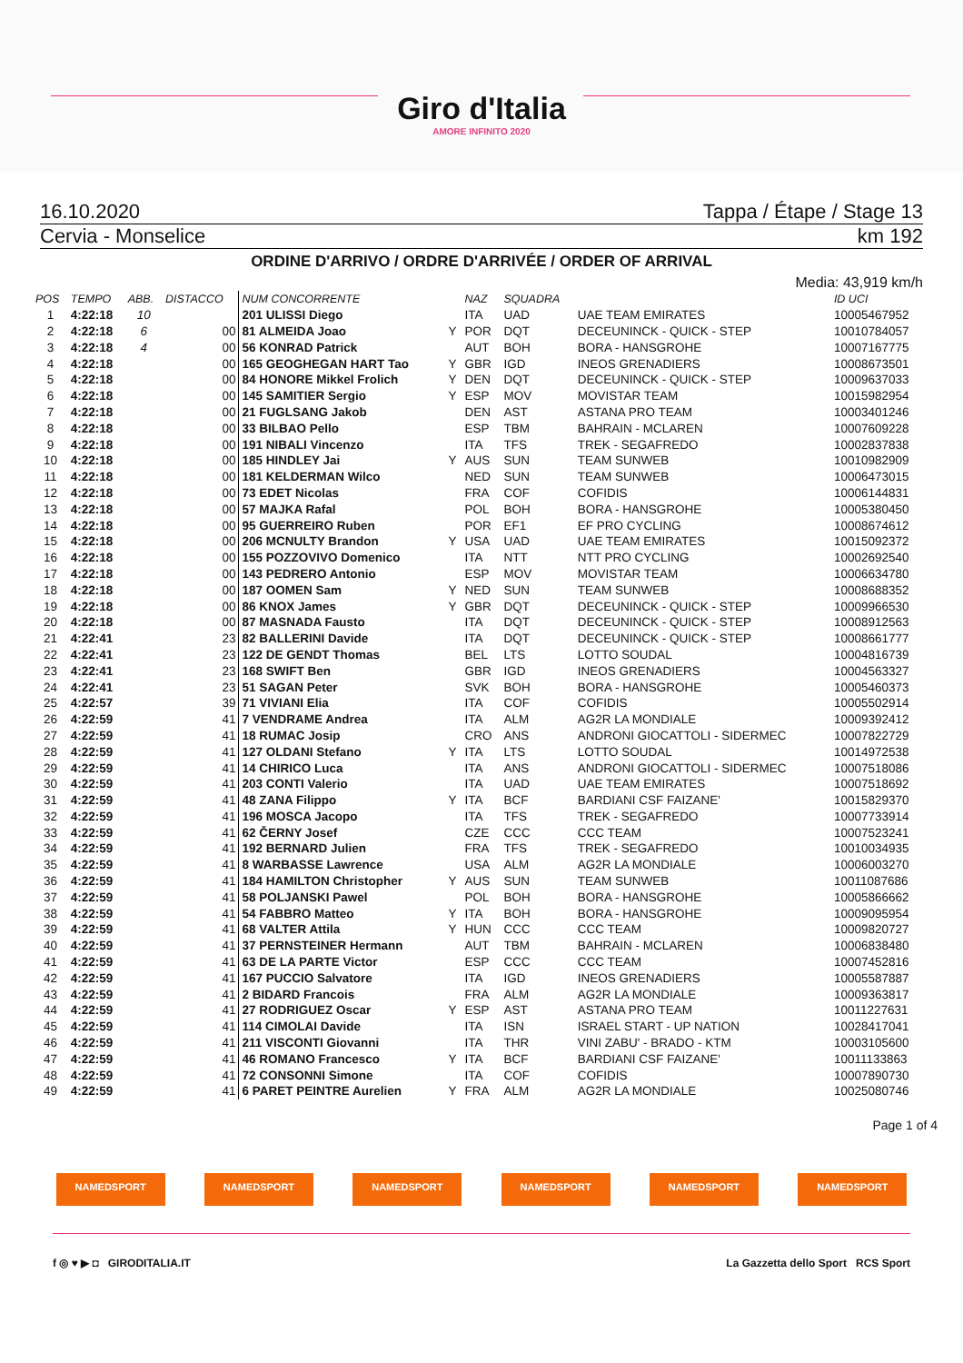Giro d'Italia
AMORE INFINITO 2020
16.10.2020 Tappa / Étape / Stage 13
Cervia - Monselice km 192
ORDINE D'ARRIVO / ORDRE D'ARRIVÉE / ORDER OF ARRIVAL
Media: 43,919 km/h
| POS | TEMPO | ABB. | DISTACCO | NUM CONCORRENTE | | NAZ | SQUADRA | | ID UCI |
| --- | --- | --- | --- | --- | --- | --- | --- | --- | --- |
| 1 | 4:22:18 | 10 | | 201 ULISSI Diego | | ITA | UAD | UAE TEAM EMIRATES | 10005467952 |
| 2 | 4:22:18 | 6 | 00 | 81 ALMEIDA Joao | Y | POR | DQT | DECEUNINCK - QUICK - STEP | 10010784057 |
| 3 | 4:22:18 | 4 | 00 | 56 KONRAD Patrick | | AUT | BOH | BORA - HANSGROHE | 10007167775 |
| 4 | 4:22:18 | | 00 | 165 GEOGHEGAN HART Tao | Y | GBR | IGD | INEOS GRENADIERS | 10008673501 |
| 5 | 4:22:18 | | 00 | 84 HONORE Mikkel Frolich | Y | DEN | DQT | DECEUNINCK - QUICK - STEP | 10009637033 |
| 6 | 4:22:18 | | 00 | 145 SAMITIER Sergio | Y | ESP | MOV | MOVISTAR TEAM | 10015982954 |
| 7 | 4:22:18 | | 00 | 21 FUGLSANG Jakob | | DEN | AST | ASTANA PRO TEAM | 10003401246 |
| 8 | 4:22:18 | | 00 | 33 BILBAO Pello | | ESP | TBM | BAHRAIN - MCLAREN | 10007609228 |
| 9 | 4:22:18 | | 00 | 191 NIBALI Vincenzo | | ITA | TFS | TREK - SEGAFREDO | 10002837838 |
| 10 | 4:22:18 | | 00 | 185 HINDLEY Jai | Y | AUS | SUN | TEAM SUNWEB | 10010982909 |
| 11 | 4:22:18 | | 00 | 181 KELDERMAN Wilco | | NED | SUN | TEAM SUNWEB | 10006473015 |
| 12 | 4:22:18 | | 00 | 73 EDET Nicolas | | FRA | COF | COFIDIS | 10006144831 |
| 13 | 4:22:18 | | 00 | 57 MAJKA Rafal | | POL | BOH | BORA - HANSGROHE | 10005380450 |
| 14 | 4:22:18 | | 00 | 95 GUERREIRO Ruben | | POR | EF1 | EF PRO CYCLING | 10008674612 |
| 15 | 4:22:18 | | 00 | 206 MCNULTY Brandon | Y | USA | UAD | UAE TEAM EMIRATES | 10015092372 |
| 16 | 4:22:18 | | 00 | 155 POZZOVIVO Domenico | | ITA | NTT | NTT PRO CYCLING | 10002692540 |
| 17 | 4:22:18 | | 00 | 143 PEDRERO Antonio | | ESP | MOV | MOVISTAR TEAM | 10006634780 |
| 18 | 4:22:18 | | 00 | 187 OOMEN Sam | Y | NED | SUN | TEAM SUNWEB | 10008688352 |
| 19 | 4:22:18 | | 00 | 86 KNOX James | Y | GBR | DQT | DECEUNINCK - QUICK - STEP | 10009966530 |
| 20 | 4:22:18 | | 00 | 87 MASNADA Fausto | | ITA | DQT | DECEUNINCK - QUICK - STEP | 10008912563 |
| 21 | 4:22:41 | | 23 | 82 BALLERINI Davide | | ITA | DQT | DECEUNINCK - QUICK - STEP | 10008661777 |
| 22 | 4:22:41 | | 23 | 122 DE GENDT Thomas | | BEL | LTS | LOTTO SOUDAL | 10004816739 |
| 23 | 4:22:41 | | 23 | 168 SWIFT Ben | | GBR | IGD | INEOS GRENADIERS | 10004563327 |
| 24 | 4:22:41 | | 23 | 51 SAGAN Peter | | SVK | BOH | BORA - HANSGROHE | 10005460373 |
| 25 | 4:22:57 | | 39 | 71 VIVIANI Elia | | ITA | COF | COFIDIS | 10005502914 |
| 26 | 4:22:59 | | 41 | 7 VENDRAME Andrea | | ITA | ALM | AG2R LA MONDIALE | 10009392412 |
| 27 | 4:22:59 | | 41 | 18 RUMAC Josip | | CRO | ANS | ANDRONI GIOCATTOLI - SIDERMEC | 10007822729 |
| 28 | 4:22:59 | | 41 | 127 OLDANI Stefano | Y | ITA | LTS | LOTTO SOUDAL | 10014972538 |
| 29 | 4:22:59 | | 41 | 14 CHIRICO Luca | | ITA | ANS | ANDRONI GIOCATTOLI - SIDERMEC | 10007518086 |
| 30 | 4:22:59 | | 41 | 203 CONTI Valerio | | ITA | UAD | UAE TEAM EMIRATES | 10007518692 |
| 31 | 4:22:59 | | 41 | 48 ZANA Filippo | Y | ITA | BCF | BARDIANI CSF FAIZANE' | 10015829370 |
| 32 | 4:22:59 | | 41 | 196 MOSCA Jacopo | | ITA | TFS | TREK - SEGAFREDO | 10007733914 |
| 33 | 4:22:59 | | 41 | 62 ČERNY Josef | | CZE | CCC | CCC TEAM | 10007523241 |
| 34 | 4:22:59 | | 41 | 192 BERNARD Julien | | FRA | TFS | TREK - SEGAFREDO | 10010034935 |
| 35 | 4:22:59 | | 41 | 8 WARBASSE Lawrence | | USA | ALM | AG2R LA MONDIALE | 10006003270 |
| 36 | 4:22:59 | | 41 | 184 HAMILTON Christopher | Y | AUS | SUN | TEAM SUNWEB | 10011087686 |
| 37 | 4:22:59 | | 41 | 58 POLJANSKI Pawel | | POL | BOH | BORA - HANSGROHE | 10005866662 |
| 38 | 4:22:59 | | 41 | 54 FABBRO Matteo | Y | ITA | BOH | BORA - HANSGROHE | 10009095954 |
| 39 | 4:22:59 | | 41 | 68 VALTER Attila | Y | HUN | CCC | CCC TEAM | 10009820727 |
| 40 | 4:22:59 | | 41 | 37 PERNSTEINER Hermann | | AUT | TBM | BAHRAIN - MCLAREN | 10006838480 |
| 41 | 4:22:59 | | 41 | 63 DE LA PARTE Victor | | ESP | CCC | CCC TEAM | 10007452816 |
| 42 | 4:22:59 | | 41 | 167 PUCCIO Salvatore | | ITA | IGD | INEOS GRENADIERS | 10005587887 |
| 43 | 4:22:59 | | 41 | 2 BIDARD Francois | | FRA | ALM | AG2R LA MONDIALE | 10009363817 |
| 44 | 4:22:59 | | 41 | 27 RODRIGUEZ Oscar | Y | ESP | AST | ASTANA PRO TEAM | 10011227631 |
| 45 | 4:22:59 | | 41 | 114 CIMOLAI Davide | | ITA | ISN | ISRAEL START - UP NATION | 10028417041 |
| 46 | 4:22:59 | | 41 | 211 VISCONTI Giovanni | | ITA | THR | VINI ZABU' - BRADO - KTM | 10003105600 |
| 47 | 4:22:59 | | 41 | 46 ROMANO Francesco | Y | ITA | BCF | BARDIANI CSF FAIZANE' | 10011133863 |
| 48 | 4:22:59 | | 41 | 72 CONSONNI Simone | | ITA | COF | COFIDIS | 10007890730 |
| 49 | 4:22:59 | | 41 | 6 PARET PEINTRE Aurelien | Y | FRA | ALM | AG2R LA MONDIALE | 10025080746 |
Page 1 of 4
NAMEDSPORT NAMEDSPORT NAMEDSPORT NAMEDSPORT NAMEDSPORT NAMEDSPORT
f ◎ ♥ ▶ ◘ GIRODITALIA.IT La Gazzetta dello Sport RCS Sport